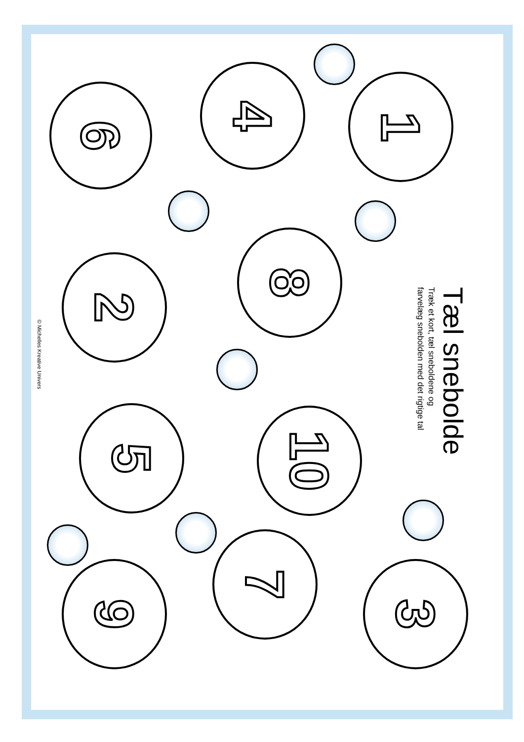6 4 1
2 8
5 10
9 7 3
Tæl snebolde
Træk et kort, tæl sneboldene og
farvelæg snebolden med det rigtige tal
© Michelles Kreative Univers